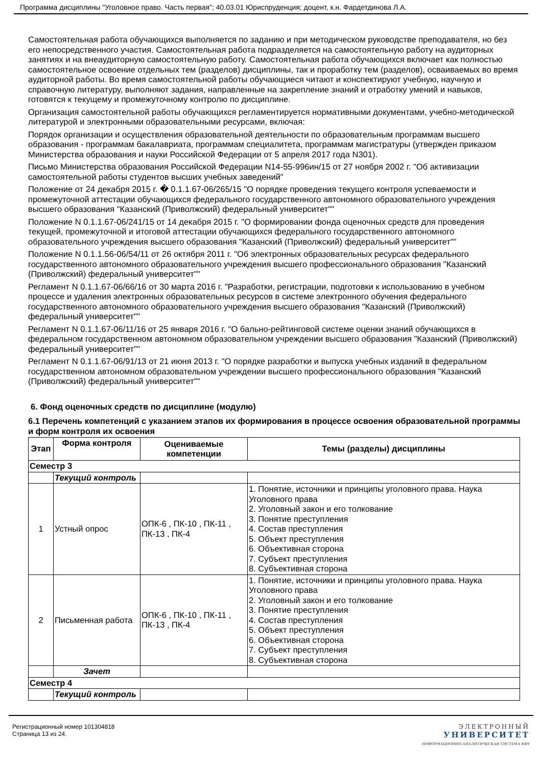Программа дисциплины "Уголовное право. Часть первая"; 40.03.01 Юриспруденция; доцент, к.н. Фардетдинова Л.А.
Самостоятельная работа обучающихся выполняется по заданию и при методическом руководстве преподавателя, но без его непосредственного участия. Самостоятельная работа подразделяется на самостоятельную работу на аудиторных занятиях и на внеаудиторную самостоятельную работу. Самостоятельная работа обучающихся включает как полностью самостоятельное освоение отдельных тем (разделов) дисциплины, так и проработку тем (разделов), осваиваемых во время аудиторной работы. Во время самостоятельной работы обучающиеся читают и конспектируют учебную, научную и справочную литературу, выполняют задания, направленные на закрепление знаний и отработку умений и навыков, готовятся к текущему и промежуточному контролю по дисциплине.
Организация самостоятельной работы обучающихся регламентируется нормативными документами, учебно-методической литературой и электронными образовательными ресурсами, включая:
Порядок организации и осуществления образовательной деятельности по образовательным программам высшего образования - программам бакалавриата, программам специалитета, программам магистратуры (утвержден приказом Министерства образования и науки Российской Федерации от 5 апреля 2017 года N301).
Письмо Министерства образования Российской Федерации N14-55-996ин/15 от 27 ноября 2002 г. "Об активизации самостоятельной работы студентов высших учебных заведений"
Положение от 24 декабря 2015 г. � 0.1.1.67-06/265/15 "О порядке проведения текущего контроля успеваемости и промежуточной аттестации обучающихся федерального государственного автономного образовательного учреждения высшего образования "Казанский (Приволжский) федеральный университет""
Положение N 0.1.1.67-06/241/15 от 14 декабря 2015 г. "О формировании фонда оценочных средств для проведения текущей, промежуточной и итоговой аттестации обучающихся федерального государственного автономного образовательного учреждения высшего образования "Казанский (Приволжский) федеральный университет""
Положение N 0.1.1.56-06/54/11 от 26 октября 2011 г. "Об электронных образовательных ресурсах федерального государственного автономного образовательного учреждения высшего профессионального образования "Казанский (Приволжский) федеральный университет""
Регламент N 0.1.1.67-06/66/16 от 30 марта 2016 г. "Разработки, регистрации, подготовки к использованию в учебном процессе и удаления электронных образовательных ресурсов в системе электронного обучения федерального государственного автономного образовательного учреждения высшего образования "Казанский (Приволжский) федеральный университет""
Регламент N 0.1.1.67-06/11/16 от 25 января 2016 г. "О бально-рейтинговой системе оценки знаний обучающихся в федеральном государственном автономном образовательном учреждении высшего образования "Казанский (Приволжский) федеральный университет""
Регламент N 0.1.1.67-06/91/13 от 21 июня 2013 г. "О порядке разработки и выпуска учебных изданий в федеральном государственном автономном образовательном учреждении высшего профессионального образования "Казанский (Приволжский) федеральный университет""
6. Фонд оценочных средств по дисциплине (модулю)
6.1 Перечень компетенций с указанием этапов их формирования в процессе освоения образовательной программы и форм контроля их освоения
| Этап | Форма контроля | Оцениваемые компетенции | Темы (разделы) дисциплины |
| --- | --- | --- | --- |
| Семестр 3 | | | |
| | Текущий контроль | | |
| 1 | Устный опрос | ОПК-6 , ПК-10 , ПК-11 , ПК-13 , ПК-4 | 1. Понятие, источники и принципы уголовного права. Наука Уголовного права 2. Уголовный закон и его толкование 3. Понятие преступления 4. Состав преступления 5. Объект преступления 6. Объективная сторона 7. Субъект преступления 8. Субъективная сторона |
| 2 | Письменная работа | ОПК-6 , ПК-10 , ПК-11 , ПК-13 , ПК-4 | 1. Понятие, источники и принципы уголовного права. Наука Уголовного права 2. Уголовный закон и его толкование 3. Понятие преступления 4. Состав преступления 5. Объект преступления 6. Объективная сторона 7. Субъект преступления 8. Субъективная сторона |
| | Зачет | | |
| Семестр 4 | | | |
| | Текущий контроль | | |
Регистрационный номер 101304818
Страница 13 из 24.
ЭЛЕКТРОННЫЙ
УНИВЕРСИТЕТ
ИНФОРМАЦИОННО-АНАЛИТИЧЕСКАЯ СИСТЕМА КФУ